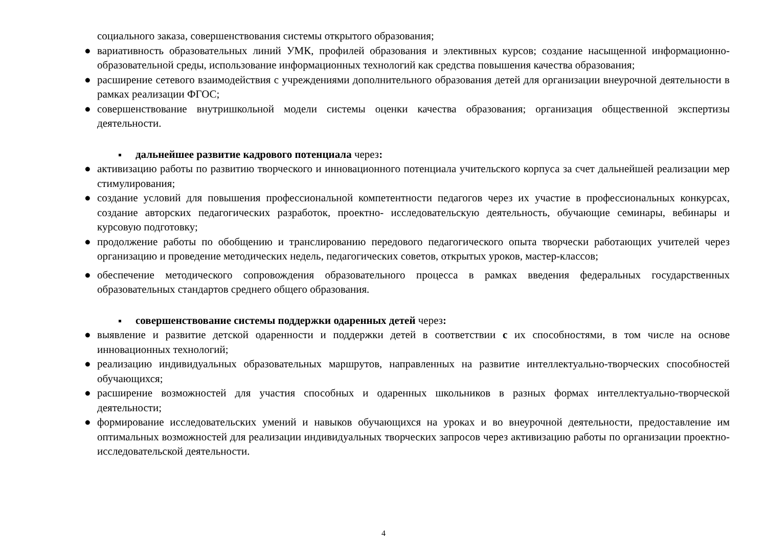социального заказа, совершенствования системы открытого образования;
● вариативность образовательных линий УМК, профилей образования и элективных курсов; создание насыщенной информационно-образовательной среды, использование информационных технологий как средства повышения качества образования;
● расширение сетевого взаимодействия с учреждениями дополнительного образования детей для организации внеурочной деятельности в рамках реализации ФГОС;
● совершенствование внутришкольной модели системы оценки качества образования; организация общественной экспертизы деятельности.
дальнейшее развитие кадрового потенциала через:
● активизацию работы по развитию творческого и инновационного потенциала учительского корпуса за счет дальнейшей реализации мер стимулирования;
● создание условий для повышения профессиональной компетентности педагогов через их участие в профессиональных конкурсах, создание авторских педагогических разработок, проектно- исследовательскую деятельность, обучающие семинары, вебинары и курсовую подготовку;
● продолжение работы по обобщению и транслированию передового педагогического опыта творчески работающих учителей через организацию и проведение методических недель, педагогических советов, открытых уроков, мастер-классов;
● обеспечение методического сопровождения образовательного процесса в рамках введения федеральных государственных образовательных стандартов среднего общего образования.
совершенствование системы поддержки одаренных детей через:
● выявление и развитие детской одаренности и поддержки детей в соответствии с их способностями, в том числе на основе инновационных технологий;
● реализацию индивидуальных образовательных маршрутов, направленных на развитие интеллектуально-творческих способностей обучающихся;
● расширение возможностей для участия способных и одаренных школьников в разных формах интеллектуально-творческой деятельности;
● формирование исследовательских умений и навыков обучающихся на уроках и во внеурочной деятельности, предоставление им оптимальных возможностей для реализации индивидуальных творческих запросов через активизацию работы по организации проектно-исследовательской деятельности.
4